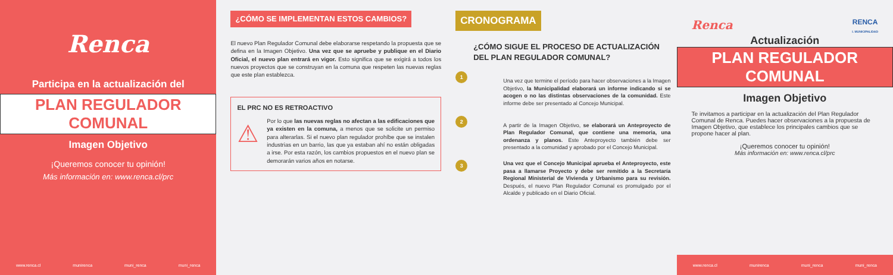Renca
Participa en la actualización del
PLAN REGULADOR COMUNAL
Imagen Objetivo
¡Queremos conocer tu opinión!
Más información en: www.renca.cl/prc
www.renca.cl munirenca muni_renca muni_renca
¿CÓMO SE IMPLEMENTAN ESTOS CAMBIOS?
El nuevo Plan Regulador Comunal debe elaborarse respetando la propuesta que se defina en la Imagen Objetivo. Una vez que se apruebe y publique en el Diario Oficial, el nuevo plan entrará en vigor. Esto significa que se exigirá a todos los nuevos proyectos que se construyan en la comuna que respeten las nuevas reglas que este plan establezca.
EL PRC NO ES RETROACTIVO
⚠
Por lo que las nuevas reglas no afectan a las edificaciones que ya existen en la comuna, a menos que se solicite un permiso para alterarlas. Si el nuevo plan regulador prohíbe que se instalen industrias en un barrio, las que ya estaban ahí no están obligadas a irse. Por esta razón, los cambios propuestos en el nuevo plan se demorarán varios años en notarse.
CRONOGRAMA
¿CÓMO SIGUE EL PROCESO DE ACTUALIZACIÓN DEL PLAN REGULADOR COMUNAL?
1
Una vez que termine el período para hacer observaciones a la Imagen Objetivo, la Municipalidad elaborará un informe indicando si se acogen o no las distintas observaciones de la comunidad. Este informe debe ser presentado al Concejo Municipal.
2
A partir de la Imagen Objetivo, se elaborará un Anteproyecto de Plan Regulador Comunal, que contiene una memoria, una ordenanza y planos. Este Anteproyecto también debe ser presentado a la comunidad y aprobado por el Concejo Municipal.
3
Una vez que el Concejo Municipal aprueba el Anteproyecto, este pasa a llamarse Proyecto y debe ser remitido a la Secretaría Regional Ministerial de Vivienda y Urbanismo para su revisión. Después, el nuevo Plan Regulador Comunal es promulgado por el Alcalde y publicado en el Diario Oficial.
Renca RENCA
I. MUNICIPALIDAD
Actualización
PLAN REGULADOR COMUNAL
Imagen Objetivo
Te invitamos a participar en la actualización del Plan Regulador Comunal de Renca. Puedes hacer observaciones a la propuesta de Imagen Objetivo, que establece los principales cambios que se propone hacer al plan.
¡Queremos conocer tu opinión!
Más información en: www.renca.cl/prc
www.renca.cl munirenca muni_renca muni_renca